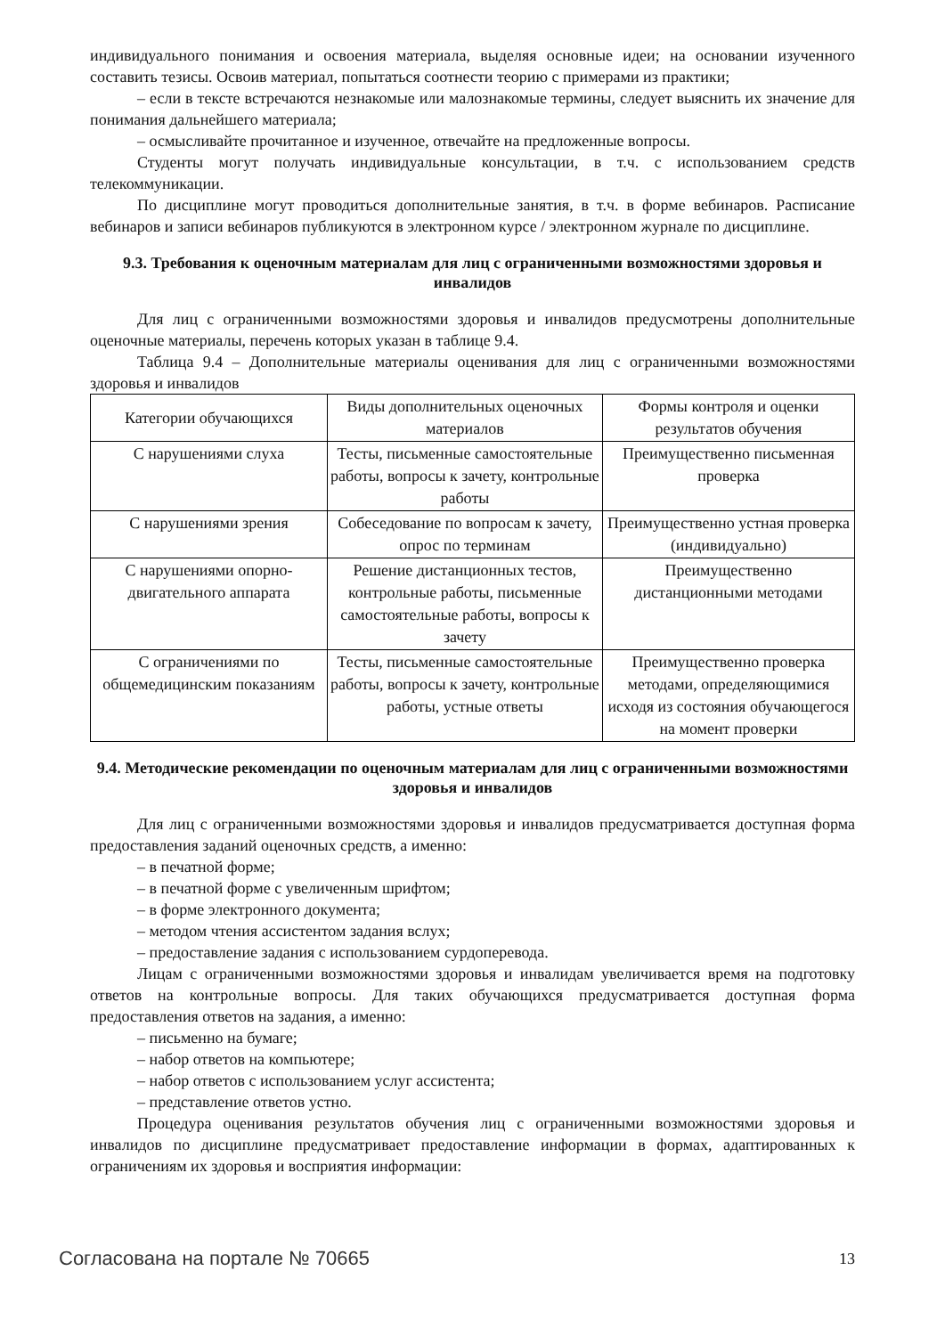индивидуального понимания и освоения материала, выделяя основные идеи; на основании изученного составить тезисы. Освоив материал, попытаться соотнести теорию с примерами из практики;
– если в тексте встречаются незнакомые или малознакомые термины, следует выяснить их значение для понимания дальнейшего материала;
– осмысливайте прочитанное и изученное, отвечайте на предложенные вопросы.
Студенты могут получать индивидуальные консультации, в т.ч. с использованием средств телекоммуникации.
По дисциплине могут проводиться дополнительные занятия, в т.ч. в форме вебинаров. Расписание вебинаров и записи вебинаров публикуются в электронном курсе / электронном журнале по дисциплине.
9.3. Требования к оценочным материалам для лиц с ограниченными возможностями здоровья и инвалидов
Для лиц с ограниченными возможностями здоровья и инвалидов предусмотрены дополнительные оценочные материалы, перечень которых указан в таблице 9.4.
Таблица 9.4 – Дополнительные материалы оценивания для лиц с ограниченными возможностями здоровья и инвалидов
| Категории обучающихся | Виды дополнительных оценочных материалов | Формы контроля и оценки результатов обучения |
| С нарушениями слуха | Тесты, письменные самостоятельные работы, вопросы к зачету, контрольные работы | Преимущественно письменная проверка |
| С нарушениями зрения | Собеседование по вопросам к зачету, опрос по терминам | Преимущественно устная проверка (индивидуально) |
| С нарушениями опорно-двигательного аппарата | Решение дистанционных тестов, контрольные работы, письменные самостоятельные работы, вопросы к зачету | Преимущественно дистанционными методами |
| С ограничениями по общемедицинским показаниям | Тесты, письменные самостоятельные работы, вопросы к зачету, контрольные работы, устные ответы | Преимущественно проверка методами, определяющимися исходя из состояния обучающегося на момент проверки |
9.4. Методические рекомендации по оценочным материалам для лиц с ограниченными возможностями здоровья и инвалидов
Для лиц с ограниченными возможностями здоровья и инвалидов предусматривается доступная форма предоставления заданий оценочных средств, а именно:
– в печатной форме;
– в печатной форме с увеличенным шрифтом;
– в форме электронного документа;
– методом чтения ассистентом задания вслух;
– предоставление задания с использованием сурдоперевода.
Лицам с ограниченными возможностями здоровья и инвалидам увеличивается время на подготовку ответов на контрольные вопросы. Для таких обучающихся предусматривается доступная форма предоставления ответов на задания, а именно:
– письменно на бумаге;
– набор ответов на компьютере;
– набор ответов с использованием услуг ассистента;
– представление ответов устно.
Процедура оценивания результатов обучения лиц с ограниченными возможностями здоровья и инвалидов по дисциплине предусматривает предоставление информации в формах, адаптированных к ограничениям их здоровья и восприятия информации:
Согласована на портале № 70665 13